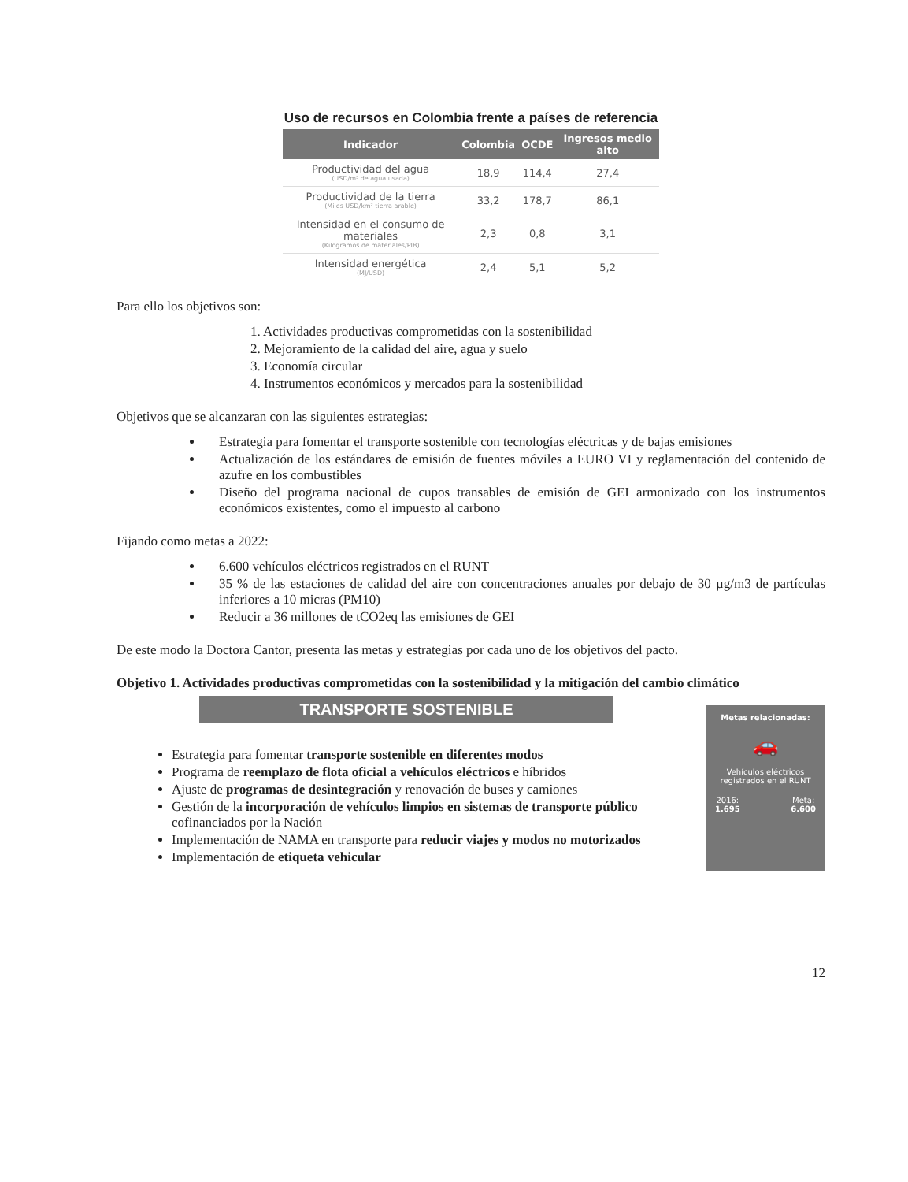Uso de recursos en Colombia frente a países de referencia
| Indicador | Colombia | OCDE | Ingresos medio alto |
| --- | --- | --- | --- |
| Productividad del agua (USD/m³ de agua usada) | 18,9 | 114,4 | 27,4 |
| Productividad de la tierra (Miles USD/km² tierra arable) | 33,2 | 178,7 | 86,1 |
| Intensidad en el consumo de materiales (Kilogramos de materiales/PIB) | 2,3 | 0,8 | 3,1 |
| Intensidad energética (MJ/USD) | 2,4 | 5,1 | 5,2 |
Para ello los objetivos son:
1. Actividades productivas comprometidas con la sostenibilidad
2. Mejoramiento de la calidad del aire, agua y suelo
3. Economía circular
4. Instrumentos económicos y mercados para la sostenibilidad
Objetivos que se alcanzaran con las siguientes estrategias:
Estrategia para fomentar el transporte sostenible con tecnologías eléctricas y de bajas emisiones
Actualización de los estándares de emisión de fuentes móviles a EURO VI y reglamentación del contenido de azufre en los combustibles
Diseño del programa nacional de cupos transables de emisión de GEI armonizado con los instrumentos económicos existentes, como el impuesto al carbono
Fijando como metas a 2022:
6.600 vehículos eléctricos registrados en el RUNT
35 % de las estaciones de calidad del aire con concentraciones anuales por debajo de 30 µg/m3 de partículas inferiores a 10 micras (PM10)
Reducir a 36 millones de tCO2eq las emisiones de GEI
De este modo la Doctora Cantor, presenta las metas y estrategias por cada uno de los objetivos del pacto.
Objetivo 1. Actividades productivas comprometidas con la sostenibilidad y la mitigación del cambio climático
TRANSPORTE SOSTENIBLE
Estrategia para fomentar transporte sostenible en diferentes modos
Programa de reemplazo de flota oficial a vehículos eléctricos e híbridos
Ajuste de programas de desintegración y renovación de buses y camiones
Gestión de la incorporación de vehículos limpios en sistemas de transporte público cofinanciados por la Nación
Implementación de NAMA en transporte para reducir viajes y modos no motorizados
Implementación de etiqueta vehicular
Metas relacionadas:
🚗
Vehículos eléctricos registrados en el RUNT
2016:
1.695 Meta:
6.600
12